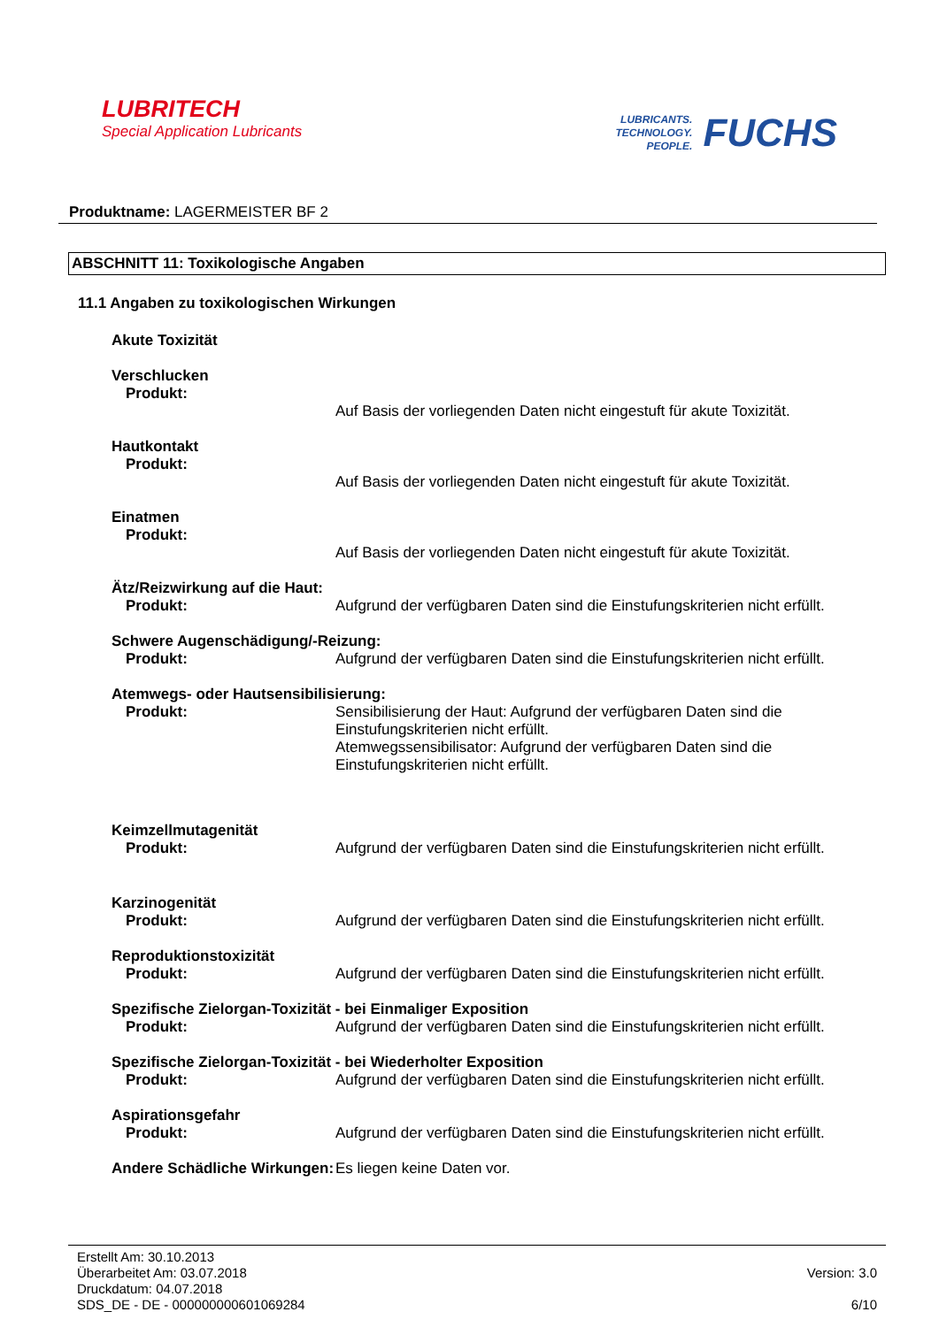LUBRITECH
Special Application Lubricants
LUBRICANTS.
TECHNOLOGY.
PEOPLE.
FUCHS
Produktname: LAGERMEISTER BF 2
ABSCHNITT 11: Toxikologische Angaben
11.1 Angaben zu toxikologischen Wirkungen
Akute Toxizität
Verschlucken
Produkt:
Auf Basis der vorliegenden Daten nicht eingestuft für akute Toxizität.
Hautkontakt
Produkt:
Auf Basis der vorliegenden Daten nicht eingestuft für akute Toxizität.
Einatmen
Produkt:
Auf Basis der vorliegenden Daten nicht eingestuft für akute Toxizität.
Ätz/Reizwirkung auf die Haut:
Produkt: Aufgrund der verfügbaren Daten sind die Einstufungskriterien nicht erfüllt.
Schwere Augenschädigung/-Reizung:
Produkt: Aufgrund der verfügbaren Daten sind die Einstufungskriterien nicht erfüllt.
Atemwegs- oder Hautsensibilisierung:
Produkt: Sensibilisierung der Haut: Aufgrund der verfügbaren Daten sind die Einstufungskriterien nicht erfüllt.
Atemwegssensibilisator: Aufgrund der verfügbaren Daten sind die Einstufungskriterien nicht erfüllt.
Keimzellmutagenität
Produkt: Aufgrund der verfügbaren Daten sind die Einstufungskriterien nicht erfüllt.
Karzinogenität
Produkt: Aufgrund der verfügbaren Daten sind die Einstufungskriterien nicht erfüllt.
Reproduktionstoxizität
Produkt: Aufgrund der verfügbaren Daten sind die Einstufungskriterien nicht erfüllt.
Spezifische Zielorgan-Toxizität - bei Einmaliger Exposition
Produkt: Aufgrund der verfügbaren Daten sind die Einstufungskriterien nicht erfüllt.
Spezifische Zielorgan-Toxizität - bei Wiederholter Exposition
Produkt: Aufgrund der verfügbaren Daten sind die Einstufungskriterien nicht erfüllt.
Aspirationsgefahr
Produkt: Aufgrund der verfügbaren Daten sind die Einstufungskriterien nicht erfüllt.
Andere Schädliche Wirkungen:
Es liegen keine Daten vor.
Erstellt Am: 30.10.2013
Überarbeitet Am: 03.07.2018
Druckdatum: 04.07.2018
SDS_DE - DE - 000000000601069284
Version: 3.0
6/10